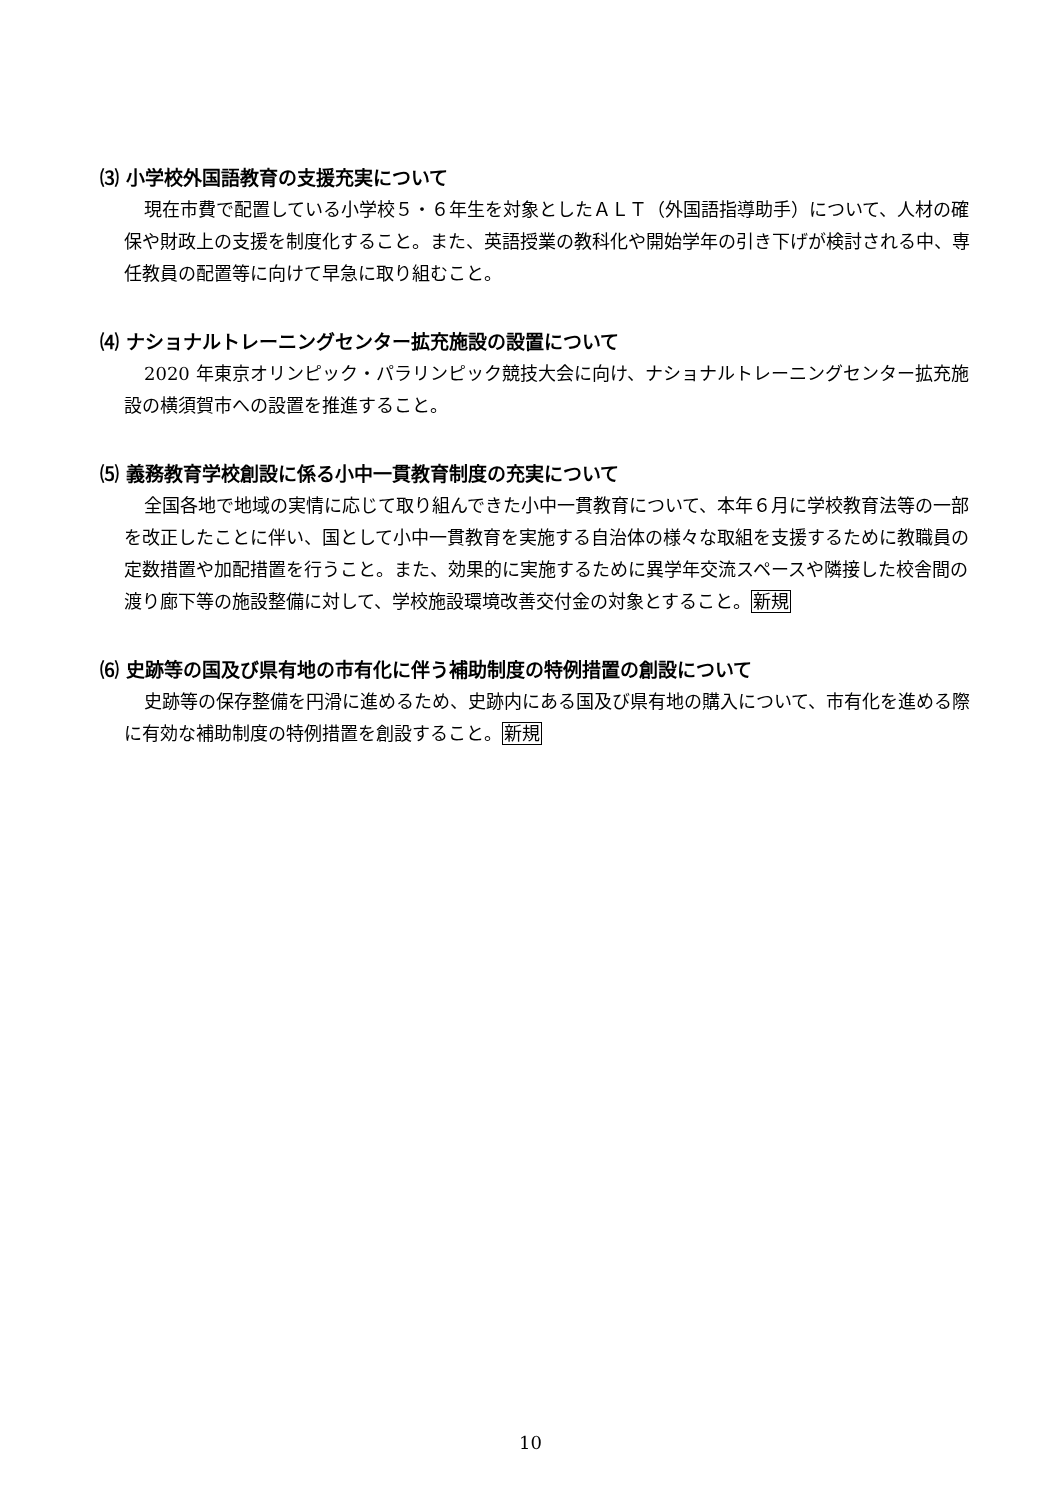⑶ 小学校外国語教育の支援充実について
現在市費で配置している小学校５・６年生を対象としたＡＬＴ（外国語指導助手）について、人材の確保や財政上の支援を制度化すること。また、英語授業の教科化や開始学年の引き下げが検討される中、専任教員の配置等に向けて早急に取り組むこと。
⑷ ナショナルトレーニングセンター拡充施設の設置について
2020 年東京オリンピック・パラリンピック競技大会に向け、ナショナルトレーニングセンター拡充施設の横須賀市への設置を推進すること。
⑸ 義務教育学校創設に係る小中一貫教育制度の充実について
全国各地で地域の実情に応じて取り組んできた小中一貫教育について、本年６月に学校教育法等の一部を改正したことに伴い、国として小中一貫教育を実施する自治体の様々な取組を支援するために教職員の定数措置や加配措置を行うこと。また、効果的に実施するために異学年交流スペースや隣接した校舎間の渡り廊下等の施設整備に対して、学校施設環境改善交付金の対象とすること。新規
⑹ 史跡等の国及び県有地の市有化に伴う補助制度の特例措置の創設について
史跡等の保存整備を円滑に進めるため、史跡内にある国及び県有地の購入について、市有化を進める際に有効な補助制度の特例措置を創設すること。新規
10